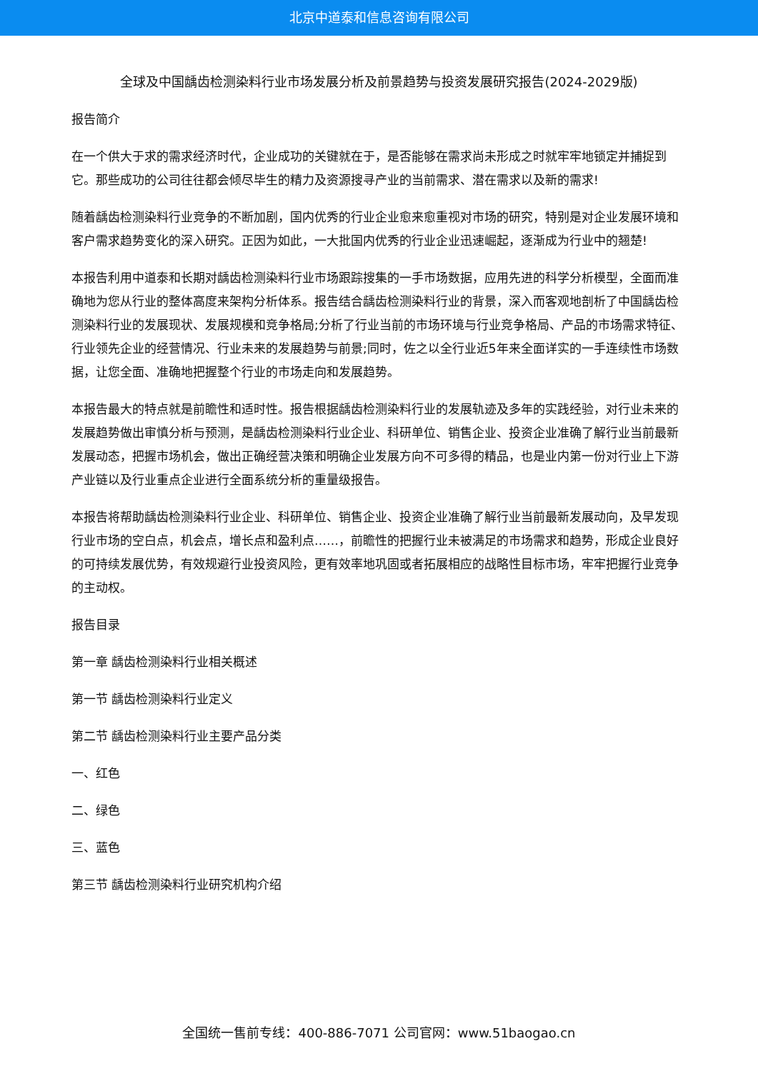北京中道泰和信息咨询有限公司
全球及中国龋齿检测染料行业市场发展分析及前景趋势与投资发展研究报告(2024-2029版)
报告简介
在一个供大于求的需求经济时代，企业成功的关键就在于，是否能够在需求尚未形成之时就牢牢地锁定并捕捉到它。那些成功的公司往往都会倾尽毕生的精力及资源搜寻产业的当前需求、潜在需求以及新的需求!
随着龋齿检测染料行业竞争的不断加剧，国内优秀的行业企业愈来愈重视对市场的研究，特别是对企业发展环境和客户需求趋势变化的深入研究。正因为如此，一大批国内优秀的行业企业迅速崛起，逐渐成为行业中的翘楚!
本报告利用中道泰和长期对龋齿检测染料行业市场跟踪搜集的一手市场数据，应用先进的科学分析模型，全面而准确地为您从行业的整体高度来架构分析体系。报告结合龋齿检测染料行业的背景，深入而客观地剖析了中国龋齿检测染料行业的发展现状、发展规模和竞争格局;分析了行业当前的市场环境与行业竞争格局、产品的市场需求特征、行业领先企业的经营情况、行业未来的发展趋势与前景;同时，佐之以全行业近5年来全面详实的一手连续性市场数据，让您全面、准确地把握整个行业的市场走向和发展趋势。
本报告最大的特点就是前瞻性和适时性。报告根据龋齿检测染料行业的发展轨迹及多年的实践经验，对行业未来的发展趋势做出审慎分析与预测，是龋齿检测染料行业企业、科研单位、销售企业、投资企业准确了解行业当前最新发展动态，把握市场机会，做出正确经营决策和明确企业发展方向不可多得的精品，也是业内第一份对行业上下游产业链以及行业重点企业进行全面系统分析的重量级报告。
本报告将帮助龋齿检测染料行业企业、科研单位、销售企业、投资企业准确了解行业当前最新发展动向，及早发现行业市场的空白点，机会点，增长点和盈利点……，前瞻性的把握行业未被满足的市场需求和趋势，形成企业良好的可持续发展优势，有效规避行业投资风险，更有效率地巩固或者拓展相应的战略性目标市场，牢牢把握行业竞争的主动权。
报告目录
第一章 龋齿检测染料行业相关概述
第一节 龋齿检测染料行业定义
第二节 龋齿检测染料行业主要产品分类
一、红色
二、绿色
三、蓝色
第三节 龋齿检测染料行业研究机构介绍
全国统一售前专线：400-886-7071 公司官网：www.51baogao.cn